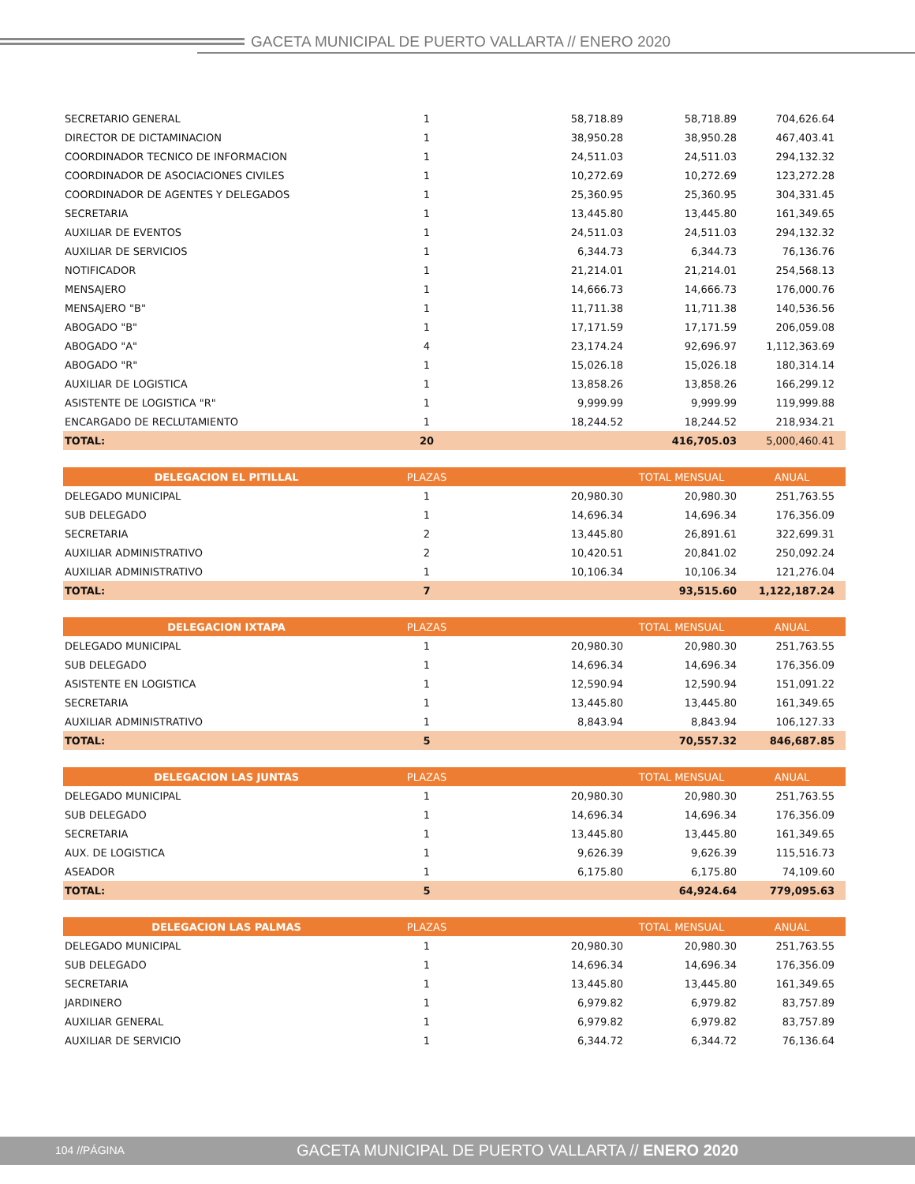GACETA MUNICIPAL DE PUERTO VALLARTA // ENERO 2020
| SECRETARIO GENERAL | 1 | 58,718.89 | 58,718.89 | 704,626.64 |
| DIRECTOR DE DICTAMINACION | 1 | 38,950.28 | 38,950.28 | 467,403.41 |
| COORDINADOR TECNICO DE INFORMACION | 1 | 24,511.03 | 24,511.03 | 294,132.32 |
| COORDINADOR DE ASOCIACIONES CIVILES | 1 | 10,272.69 | 10,272.69 | 123,272.28 |
| COORDINADOR DE AGENTES Y DELEGADOS | 1 | 25,360.95 | 25,360.95 | 304,331.45 |
| SECRETARIA | 1 | 13,445.80 | 13,445.80 | 161,349.65 |
| AUXILIAR DE EVENTOS | 1 | 24,511.03 | 24,511.03 | 294,132.32 |
| AUXILIAR DE SERVICIOS | 1 | 6,344.73 | 6,344.73 | 76,136.76 |
| NOTIFICADOR | 1 | 21,214.01 | 21,214.01 | 254,568.13 |
| MENSAJERO | 1 | 14,666.73 | 14,666.73 | 176,000.76 |
| MENSAJERO "B" | 1 | 11,711.38 | 11,711.38 | 140,536.56 |
| ABOGADO "B" | 1 | 17,171.59 | 17,171.59 | 206,059.08 |
| ABOGADO "A" | 4 | 23,174.24 | 92,696.97 | 1,112,363.69 |
| ABOGADO "R" | 1 | 15,026.18 | 15,026.18 | 180,314.14 |
| AUXILIAR DE LOGISTICA | 1 | 13,858.26 | 13,858.26 | 166,299.12 |
| ASISTENTE DE LOGISTICA "R" | 1 | 9,999.99 | 9,999.99 | 119,999.88 |
| ENCARGADO DE RECLUTAMIENTO | 1 | 18,244.52 | 18,244.52 | 218,934.21 |
| TOTAL: | 20 | | 416,705.03 | 5,000,460.41 |
| DELEGACION EL PITILLAL | PLAZAS | | TOTAL MENSUAL | ANUAL |
| --- | --- | --- | --- | --- |
| DELEGADO MUNICIPAL | 1 | 20,980.30 | 20,980.30 | 251,763.55 |
| SUB DELEGADO | 1 | 14,696.34 | 14,696.34 | 176,356.09 |
| SECRETARIA | 2 | 13,445.80 | 26,891.61 | 322,699.31 |
| AUXILIAR ADMINISTRATIVO | 2 | 10,420.51 | 20,841.02 | 250,092.24 |
| AUXILIAR ADMINISTRATIVO | 1 | 10,106.34 | 10,106.34 | 121,276.04 |
| TOTAL: | 7 | | 93,515.60 | 1,122,187.24 |
| DELEGACION IXTAPA | PLAZAS | | TOTAL MENSUAL | ANUAL |
| --- | --- | --- | --- | --- |
| DELEGADO MUNICIPAL | 1 | 20,980.30 | 20,980.30 | 251,763.55 |
| SUB DELEGADO | 1 | 14,696.34 | 14,696.34 | 176,356.09 |
| ASISTENTE EN LOGISTICA | 1 | 12,590.94 | 12,590.94 | 151,091.22 |
| SECRETARIA | 1 | 13,445.80 | 13,445.80 | 161,349.65 |
| AUXILIAR ADMINISTRATIVO | 1 | 8,843.94 | 8,843.94 | 106,127.33 |
| TOTAL: | 5 | | 70,557.32 | 846,687.85 |
| DELEGACION LAS JUNTAS | PLAZAS | | TOTAL MENSUAL | ANUAL |
| --- | --- | --- | --- | --- |
| DELEGADO MUNICIPAL | 1 | 20,980.30 | 20,980.30 | 251,763.55 |
| SUB DELEGADO | 1 | 14,696.34 | 14,696.34 | 176,356.09 |
| SECRETARIA | 1 | 13,445.80 | 13,445.80 | 161,349.65 |
| AUX. DE LOGISTICA | 1 | 9,626.39 | 9,626.39 | 115,516.73 |
| ASEADOR | 1 | 6,175.80 | 6,175.80 | 74,109.60 |
| TOTAL: | 5 | | 64,924.64 | 779,095.63 |
| DELEGACION LAS PALMAS | PLAZAS | | TOTAL MENSUAL | ANUAL |
| --- | --- | --- | --- | --- |
| DELEGADO MUNICIPAL | 1 | 20,980.30 | 20,980.30 | 251,763.55 |
| SUB DELEGADO | 1 | 14,696.34 | 14,696.34 | 176,356.09 |
| SECRETARIA | 1 | 13,445.80 | 13,445.80 | 161,349.65 |
| JARDINERO | 1 | 6,979.82 | 6,979.82 | 83,757.89 |
| AUXILIAR GENERAL | 1 | 6,979.82 | 6,979.82 | 83,757.89 |
| AUXILIAR DE SERVICIO | 1 | 6,344.72 | 6,344.72 | 76,136.64 |
104 //PÁGINA GACETA MUNICIPAL DE PUERTO VALLARTA // ENERO 2020